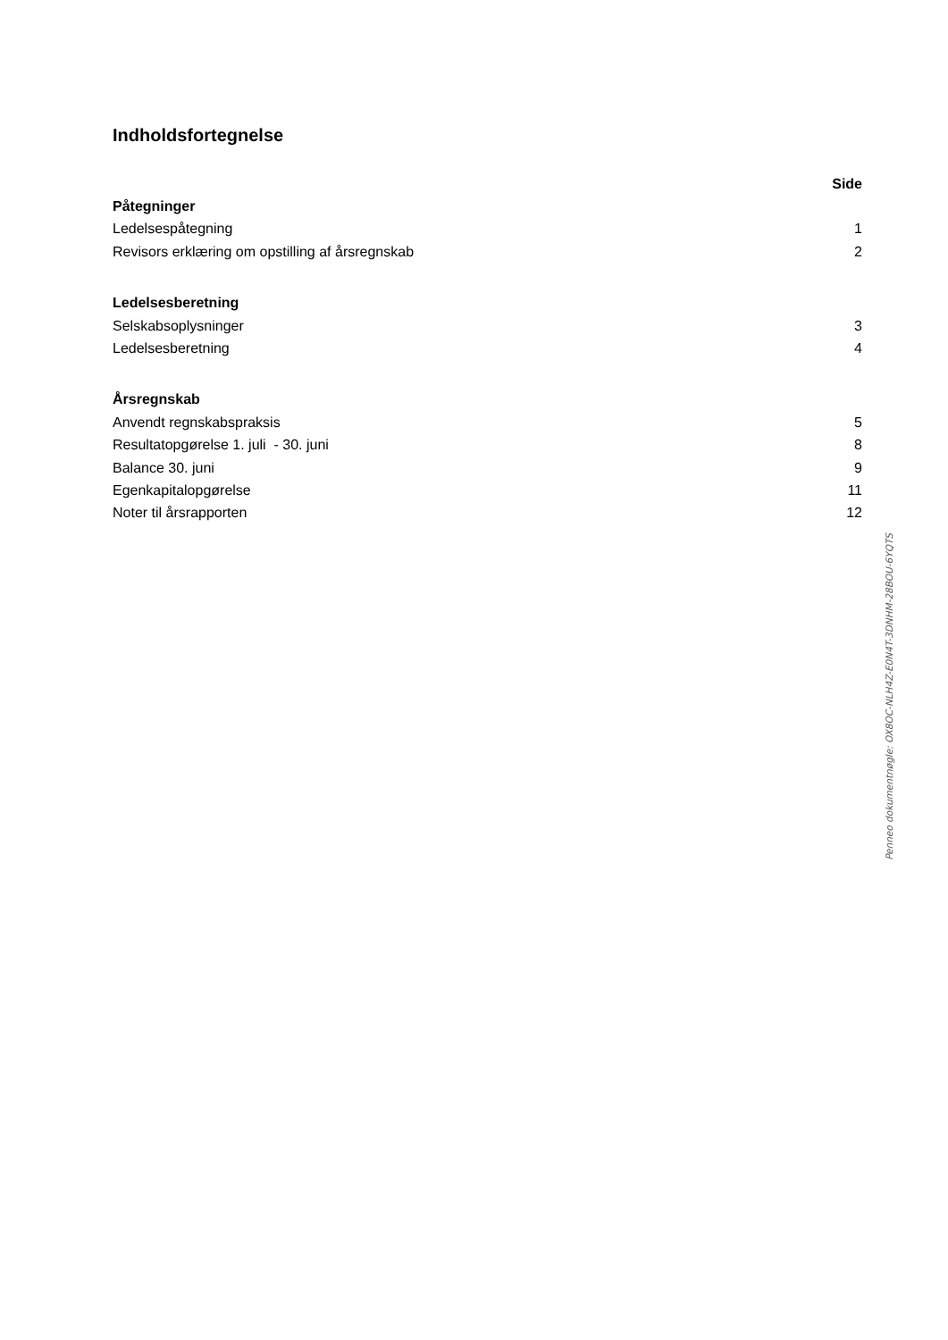Indholdsfortegnelse
| | Side |
| --- | --- |
| Påtegninger | |
| Ledelsespåtegning | 1 |
| Revisors erklæring om opstilling af årsregnskab | 2 |
| Ledelsesberetning | |
| Selskabsoplysninger | 3 |
| Ledelsesberetning | 4 |
| Årsregnskab | |
| Anvendt regnskabspraksis | 5 |
| Resultatopgørelse 1. juli - 30. juni | 8 |
| Balance 30. juni | 9 |
| Egenkapitalopgørelse | 11 |
| Noter til årsrapporten | 12 |
Penneo dokumentnøgle: OX8OC-NLH4Z-E0N4T-3DNHM-28BOU-6YQTS